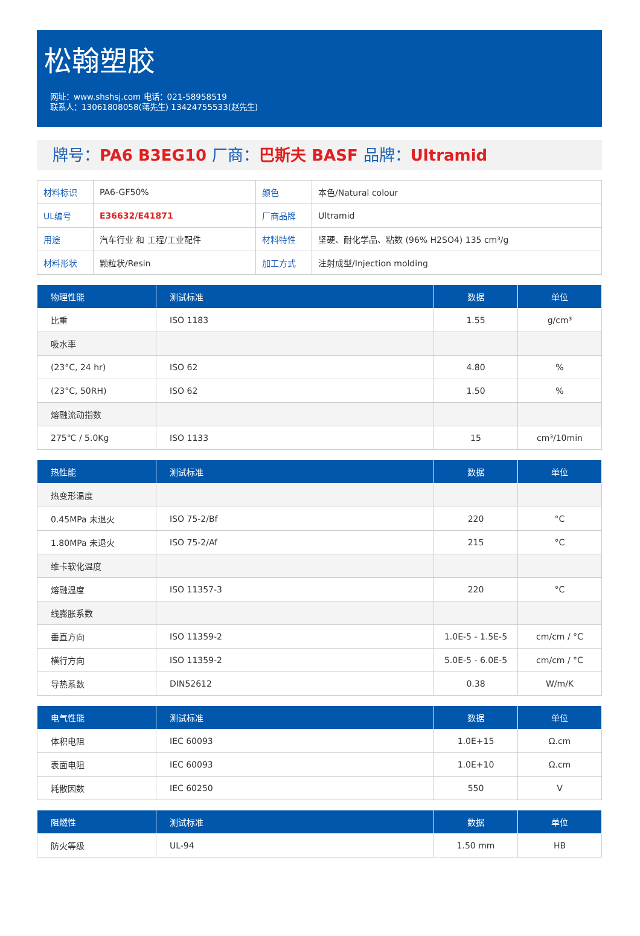松翰塑胶
网址：www.shshsj.com 电话：021-58958519
联系人：13061808058(蒋先生) 13424755533(赵先生)
牌号：PA6 B3EG10 厂商：巴斯夫 BASF 品牌：Ultramid
| 材料标识 | PA6-GF50% | 颜色 | 本色/Natural colour |
| UL编号 | E36632/E41871 | 厂商品牌 | Ultramid |
| 用途 | 汽车行业 和 工程/工业配件 | 材料特性 | 坚硬、耐化学品、粘数 (96% H2SO4) 135 cm³/g |
| 材料形状 | 颗粒状/Resin | 加工方式 | 注射成型/Injection molding |
| 物理性能 | 测试标准 | 数据 | 单位 |
| --- | --- | --- | --- |
| 比重 | ISO 1183 | 1.55 | g/cm³ |
| 吸水率 | | | |
| (23°C, 24 hr) | ISO 62 | 4.80 | % |
| (23°C, 50RH) | ISO 62 | 1.50 | % |
| 熔融流动指数 | | | |
| 275℃ / 5.0Kg | ISO 1133 | 15 | cm³/10min |
| 热性能 | 测试标准 | 数据 | 单位 |
| --- | --- | --- | --- |
| 热变形温度 | | | |
| 0.45MPa 未退火 | ISO 75-2/Bf | 220 | °C |
| 1.80MPa 未退火 | ISO 75-2/Af | 215 | °C |
| 维卡软化温度 | | | |
| 熔融温度 | ISO 11357-3 | 220 | °C |
| 线膨胀系数 | | | |
| 垂直方向 | ISO 11359-2 | 1.0E-5 - 1.5E-5 | cm/cm / °C |
| 横行方向 | ISO 11359-2 | 5.0E-5 - 6.0E-5 | cm/cm / °C |
| 导热系数 | DIN52612 | 0.38 | W/m/K |
| 电气性能 | 测试标准 | 数据 | 单位 |
| --- | --- | --- | --- |
| 体积电阻 | IEC 60093 | 1.0E+15 | Ω.cm |
| 表面电阻 | IEC 60093 | 1.0E+10 | Ω.cm |
| 耗散因数 | IEC 60250 | 550 | V |
| 阻燃性 | 测试标准 | 数据 | 单位 |
| --- | --- | --- | --- |
| 防火等级 | UL-94 | 1.50 mm | HB |